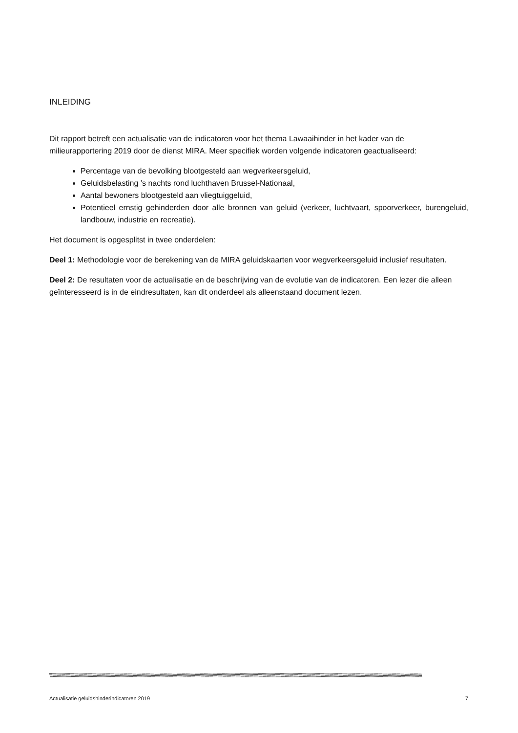INLEIDING
Dit rapport betreft een actualisatie van de indicatoren voor het thema Lawaaihinder in het kader van de milieurapportering 2019 door de dienst MIRA. Meer specifiek worden volgende indicatoren geactualiseerd:
Percentage van de bevolking blootgesteld aan wegverkeersgeluid,
Geluidsbelasting ’s nachts rond luchthaven Brussel-Nationaal,
Aantal bewoners blootgesteld aan vliegtuiggeluid,
Potentieel ernstig gehinderden door alle bronnen van geluid (verkeer, luchtvaart, spoorverkeer, burengeluid, landbouw, industrie en recreatie).
Het document is opgesplitst in twee onderdelen:
Deel 1: Methodologie voor de berekening van de MIRA geluidskaarten voor wegverkeersgeluid inclusief resultaten.
Deel 2: De resultaten voor de actualisatie en de beschrijving van de evolutie van de indicatoren. Een lezer die alleen geïnteresseerd is in de eindresultaten, kan dit onderdeel als alleenstaand document lezen.
\\\\\\\\\\\\\\\\\\\\\\\\\\\\\\\\\\\\\\\\\\\\\\\\\\\\\\\\\\\\\\\\\\\\\\\\\\\\\\\\\\\\\\\\\\\\\\\\\\\\\\\\\\\\\\\\\\\\\\\\\\\\\\\\\\\\\\\\\\\\\\\\\\\\\\\\\\\\\\\\\\\\\\\\\\\\\\\\\\\\\\\\\\\\\\\\\\\\\\\\\\\\\\\\\\\\\\\\\\\\\\\\\\\\\\\\\\\\\\\\\\\\\\\\\\\\\\\\\\\\\\\\\\\\\\\\\\\\\\\\\\\\\\\\\\\\\\\\\\\\\\\\\\\\\\\\\\\\\\\\\\\\\\\\\\\\\\\\\\\\\\\\\\\\\\\\\\\\\\\\\\\\\\\\\\\
Actualisatie geluidshinderindicatoren 2019 7